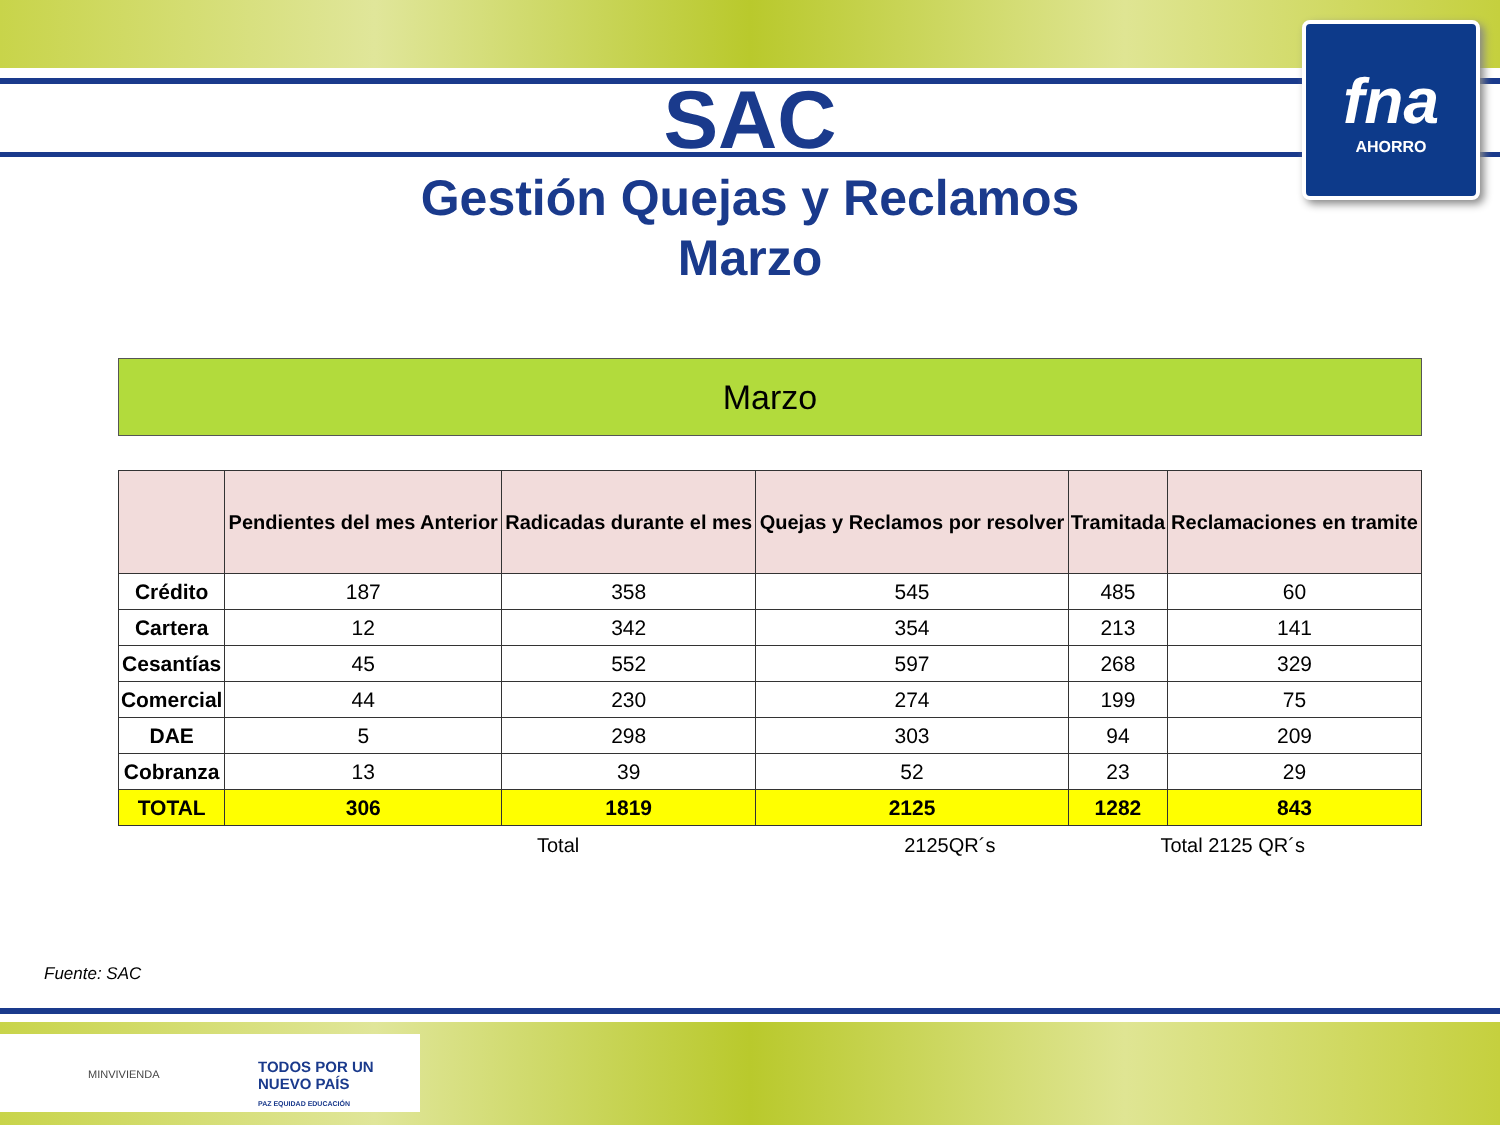fna
AHORRO
SAC
Gestión Quejas y Reclamos
Marzo
Marzo
| | Pendientes del mes Anterior | Radicadas durante el mes | Quejas y Reclamos por resolver | Tramitada | Reclamaciones en tramite |
| --- | --- | --- | --- | --- | --- |
| Crédito | 187 | 358 | 545 | 485 | 60 |
| Cartera | 12 | 342 | 354 | 213 | 141 |
| Cesantías | 45 | 552 | 597 | 268 | 329 |
| Comercial | 44 | 230 | 274 | 199 | 75 |
| DAE | 5 | 298 | 303 | 94 | 209 |
| Cobranza | 13 | 39 | 52 | 23 | 29 |
| TOTAL | 306 | 1819 | 2125 | 1282 | 843 |
Total 2125QR´s Total 2125 QR´s
Fuente: SAC
MINVIVIENDA
TODOS POR UN
NUEVO PAÍS
PAZ EQUIDAD EDUCACIÓN